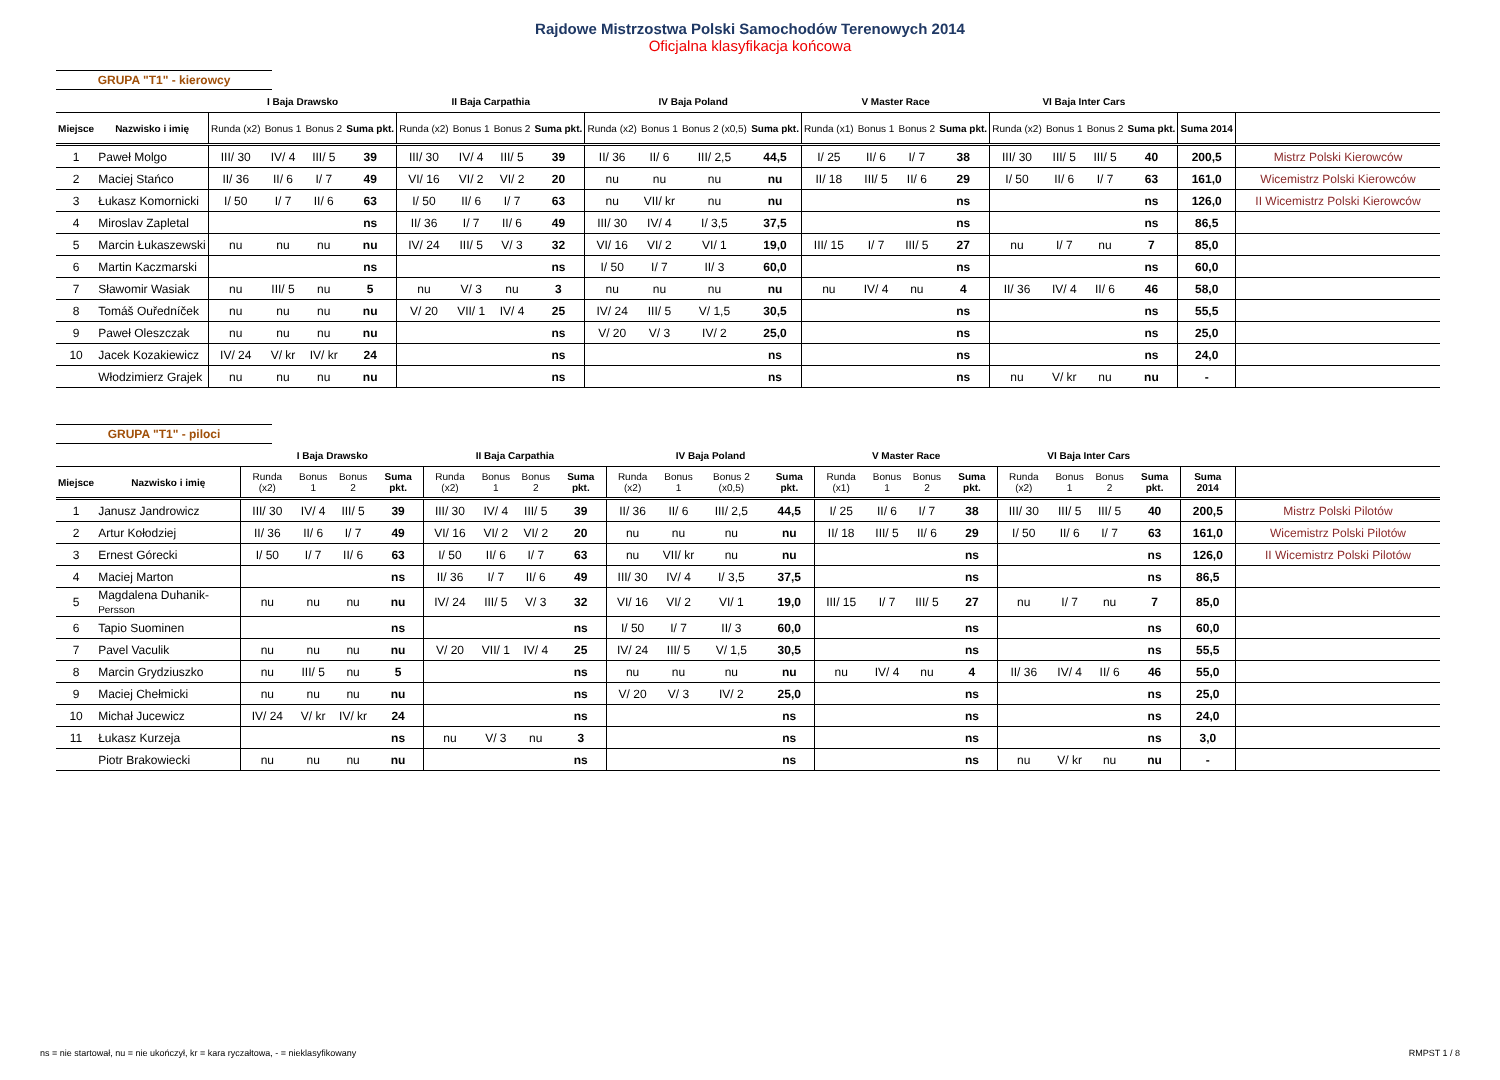Rajdowe Mistrzostwa Polski Samochodów Terenowych 2014
Oficjalna klasyfikacja końcowa
GRUPA "T1" - kierowcy
| | | I Baja Drawsko | | | | II Baja Carpathia | | | | IV Baja Poland | | | | V Master Race | | | | VI Baja Inter Cars | | | | | |
| --- | --- | --- | --- | --- | --- | --- | --- | --- | --- | --- | --- | --- | --- | --- | --- | --- | --- | --- | --- | --- | --- | --- | --- |
| Miejsce | Nazwisko i imię | Runda (x2) | Bonus 1 | Bonus 2 | Suma pkt. | Runda (x2) | Bonus 1 | Bonus 2 | Suma pkt. | Runda (x2) | Bonus 1 | Bonus 2 (x0,5) | Suma pkt. | Runda (x1) | Bonus 1 | Bonus 2 | Suma pkt. | Runda (x2) | Bonus 1 | Bonus 2 | Suma pkt. | Suma 2014 | |
| 1 | Paweł Molgo | III/ 30 | IV/ 4 | III/ 5 | 39 | III/ 30 | IV/ 4 | III/ 5 | 39 | II/ 36 | II/ 6 | III/ 2,5 | 44,5 | I/ 25 | II/ 6 | I/ 7 | 38 | III/ 30 | III/ 5 | III/ 5 | 40 | 200,5 | Mistrz Polski Kierowców |
| 2 | Maciej Stańco | II/ 36 | II/ 6 | I/ 7 | 49 | VI/ 16 | VI/ 2 | VI/ 2 | 20 | nu | nu | nu | nu | II/ 18 | III/ 5 | II/ 6 | 29 | I/ 50 | II/ 6 | I/ 7 | 63 | 161,0 | Wicemistrz Polski Kierowców |
| 3 | Łukasz Komornicki | I/ 50 | I/ 7 | II/ 6 | 63 | I/ 50 | II/ 6 | I/ 7 | 63 | nu | VII/ kr | nu | nu | | | | ns | | | | ns | 126,0 | II Wicemistrz Polski Kierowców |
| 4 | Miroslav Zapletal | | | | ns | II/ 36 | I/ 7 | II/ 6 | 49 | III/ 30 | IV/ 4 | I/ 3,5 | 37,5 | | | | ns | | | | ns | 86,5 | |
| 5 | Marcin Łukaszewski | nu | nu | nu | nu | IV/ 24 | III/ 5 | V/ 3 | 32 | VI/ 16 | VI/ 2 | VI/ 1 | 19,0 | III/ 15 | I/ 7 | III/ 5 | 27 | nu | I/ 7 | nu | 7 | 85,0 | |
| 6 | Martin Kaczmarski | | | | ns | | | | ns | I/ 50 | I/ 7 | II/ 3 | 60,0 | | | | ns | | | | ns | 60,0 | |
| 7 | Sławomir Wasiak | nu | III/ 5 | nu | 5 | nu | V/ 3 | nu | 3 | nu | nu | nu | nu | nu | IV/ 4 | nu | 4 | II/ 36 | IV/ 4 | II/ 6 | 46 | 58,0 | |
| 8 | Tomáš Ouředníček | nu | nu | nu | nu | V/ 20 | VII/ 1 | IV/ 4 | 25 | IV/ 24 | III/ 5 | V/ 1,5 | 30,5 | | | | ns | | | | ns | 55,5 | |
| 9 | Paweł Oleszczak | nu | nu | nu | nu | | | | ns | V/ 20 | V/ 3 | IV/ 2 | 25,0 | | | | ns | | | | ns | 25,0 | |
| 10 | Jacek Kozakiewicz | IV/ 24 | V/ kr | IV/ kr | 24 | | | | ns | | | | ns | | | | ns | | | | ns | 24,0 | |
| | Włodzimierz Grajek | nu | nu | nu | nu | | | | ns | | | | ns | | | | ns | nu | V/ kr | nu | nu | - | |
GRUPA "T1" - piloci
| | | I Baja Drawsko | | | | II Baja Carpathia | | | | IV Baja Poland | | | | V Master Race | | | | VI Baja Inter Cars | | | | | |
| --- | --- | --- | --- | --- | --- | --- | --- | --- | --- | --- | --- | --- | --- | --- | --- | --- | --- | --- | --- | --- | --- | --- | --- |
| Miejsce | Nazwisko i imię | Runda (x2) | Bonus 1 | Bonus 2 | Suma pkt. | Runda (x2) | Bonus 1 | Bonus 2 | Suma pkt. | Runda (x2) | Bonus 1 | Bonus 2 (x0,5) | Suma pkt. | Runda (x1) | Bonus 1 | Bonus 2 | Suma pkt. | Runda (x2) | Bonus 1 | Bonus 2 | Suma pkt. | Suma 2014 | |
| 1 | Janusz Jandrowicz | III/ 30 | IV/ 4 | III/ 5 | 39 | III/ 30 | IV/ 4 | III/ 5 | 39 | II/ 36 | II/ 6 | III/ 2,5 | 44,5 | I/ 25 | II/ 6 | I/ 7 | 38 | III/ 30 | III/ 5 | III/ 5 | 40 | 200,5 | Mistrz Polski Pilotów |
| 2 | Artur Kołodziej | II/ 36 | II/ 6 | I/ 7 | 49 | VI/ 16 | VI/ 2 | VI/ 2 | 20 | nu | nu | nu | nu | II/ 18 | III/ 5 | II/ 6 | 29 | I/ 50 | II/ 6 | I/ 7 | 63 | 161,0 | Wicemistrz Polski Pilotów |
| 3 | Ernest Górecki | I/ 50 | I/ 7 | II/ 6 | 63 | I/ 50 | II/ 6 | I/ 7 | 63 | nu | VII/ kr | nu | nu | | | | ns | | | | ns | 126,0 | II Wicemistrz Polski Pilotów |
| 4 | Maciej Marton | | | | ns | II/ 36 | I/ 7 | II/ 6 | 49 | III/ 30 | IV/ 4 | I/ 3,5 | 37,5 | | | | ns | | | | ns | 86,5 | |
| 5 | Magdalena Duhanik- Persson | nu | nu | nu | nu | IV/ 24 | III/ 5 | V/ 3 | 32 | VI/ 16 | VI/ 2 | VI/ 1 | 19,0 | III/ 15 | I/ 7 | III/ 5 | 27 | nu | I/ 7 | nu | 7 | 85,0 | |
| 6 | Tapio Suominen | | | | ns | | | | ns | I/ 50 | I/ 7 | II/ 3 | 60,0 | | | | ns | | | | ns | 60,0 | |
| 7 | Pavel Vaculik | nu | nu | nu | nu | V/ 20 | VII/ 1 | IV/ 4 | 25 | IV/ 24 | III/ 5 | V/ 1,5 | 30,5 | | | | ns | | | | ns | 55,5 | |
| 8 | Marcin Grydziuszko | nu | III/ 5 | nu | 5 | | | | ns | nu | nu | nu | nu | nu | IV/ 4 | nu | 4 | II/ 36 | IV/ 4 | II/ 6 | 46 | 55,0 | |
| 9 | Maciej Chełmicki | nu | nu | nu | nu | | | | ns | V/ 20 | V/ 3 | IV/ 2 | 25,0 | | | | ns | | | | ns | 25,0 | |
| 10 | Michał Jucewicz | IV/ 24 | V/ kr | IV/ kr | 24 | | | | ns | | | | ns | | | | ns | | | | ns | 24,0 | |
| 11 | Łukasz Kurzeja | | | | ns | nu | V/ 3 | nu | 3 | | | | ns | | | | ns | | | | ns | 3,0 | |
| | Piotr Brakowiecki | nu | nu | nu | nu | | | | ns | | | | ns | | | | ns | nu | V/ kr | nu | nu | - | |
ns = nie startował, nu = nie ukończył, kr = kara ryczałtowa, - = nieklasyfikowany
RMPST 1 / 8